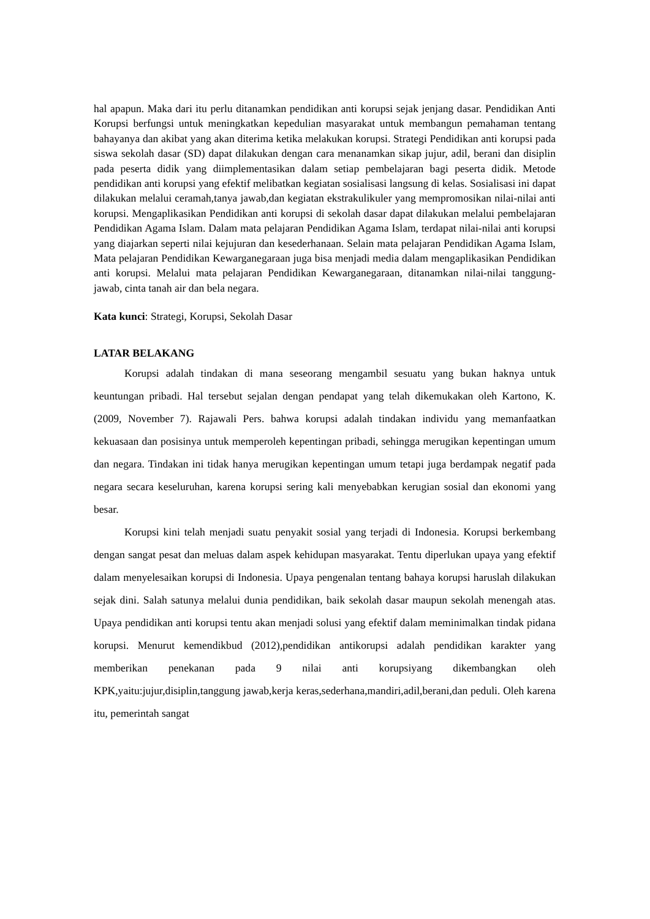hal apapun. Maka dari itu perlu ditanamkan pendidikan anti korupsi sejak jenjang dasar. Pendidikan Anti Korupsi berfungsi untuk meningkatkan kepedulian masyarakat untuk membangun pemahaman tentang bahayanya dan akibat yang akan diterima ketika melakukan korupsi. Strategi Pendidikan anti korupsi pada siswa sekolah dasar (SD) dapat dilakukan dengan cara menanamkan sikap jujur, adil, berani dan disiplin pada peserta didik yang diimplementasikan dalam setiap pembelajaran bagi peserta didik. Metode pendidikan anti korupsi yang efektif melibatkan kegiatan sosialisasi langsung di kelas. Sosialisasi ini dapat dilakukan melalui ceramah,tanya jawab,dan kegiatan ekstrakulikuler yang mempromosikan nilai-nilai anti korupsi. Mengaplikasikan Pendidikan anti korupsi di sekolah dasar dapat dilakukan melalui pembelajaran Pendidikan Agama Islam. Dalam mata pelajaran Pendidikan Agama Islam, terdapat nilai-nilai anti korupsi yang diajarkan seperti nilai kejujuran dan kesederhanaan. Selain mata pelajaran Pendidikan Agama Islam, Mata pelajaran Pendidikan Kewarganegaraan juga bisa menjadi media dalam mengaplikasikan Pendidikan anti korupsi. Melalui mata pelajaran Pendidikan Kewarganegaraan, ditanamkan nilai-nilai tanggung- jawab, cinta tanah air dan bela negara.
Kata kunci: Strategi, Korupsi, Sekolah Dasar
LATAR BELAKANG
Korupsi adalah tindakan di mana seseorang mengambil sesuatu yang bukan haknya untuk keuntungan pribadi. Hal tersebut sejalan dengan pendapat yang telah dikemukakan oleh Kartono, K. (2009, November 7). Rajawali Pers. bahwa korupsi adalah tindakan individu yang memanfaatkan kekuasaan dan posisinya untuk memperoleh kepentingan pribadi, sehingga merugikan kepentingan umum dan negara. Tindakan ini tidak hanya merugikan kepentingan umum tetapi juga berdampak negatif pada negara secara keseluruhan, karena korupsi sering kali menyebabkan kerugian sosial dan ekonomi yang besar.
Korupsi kini telah menjadi suatu penyakit sosial yang terjadi di Indonesia. Korupsi berkembang dengan sangat pesat dan meluas dalam aspek kehidupan masyarakat. Tentu diperlukan upaya yang efektif dalam menyelesaikan korupsi di Indonesia. Upaya pengenalan tentang bahaya korupsi haruslah dilakukan sejak dini. Salah satunya melalui dunia pendidikan, baik sekolah dasar maupun sekolah menengah atas. Upaya pendidikan anti korupsi tentu akan menjadi solusi yang efektif dalam meminimalkan tindak pidana korupsi. Menurut kemendikbud (2012),pendidikan antikorupsi adalah pendidikan karakter yang memberikan penekanan pada 9 nilai anti korupsiyang dikembangkan oleh KPK,yaitu:jujur,disiplin,tanggung jawab,kerja keras,sederhana,mandiri,adil,berani,dan peduli. Oleh karena itu, pemerintah sangat